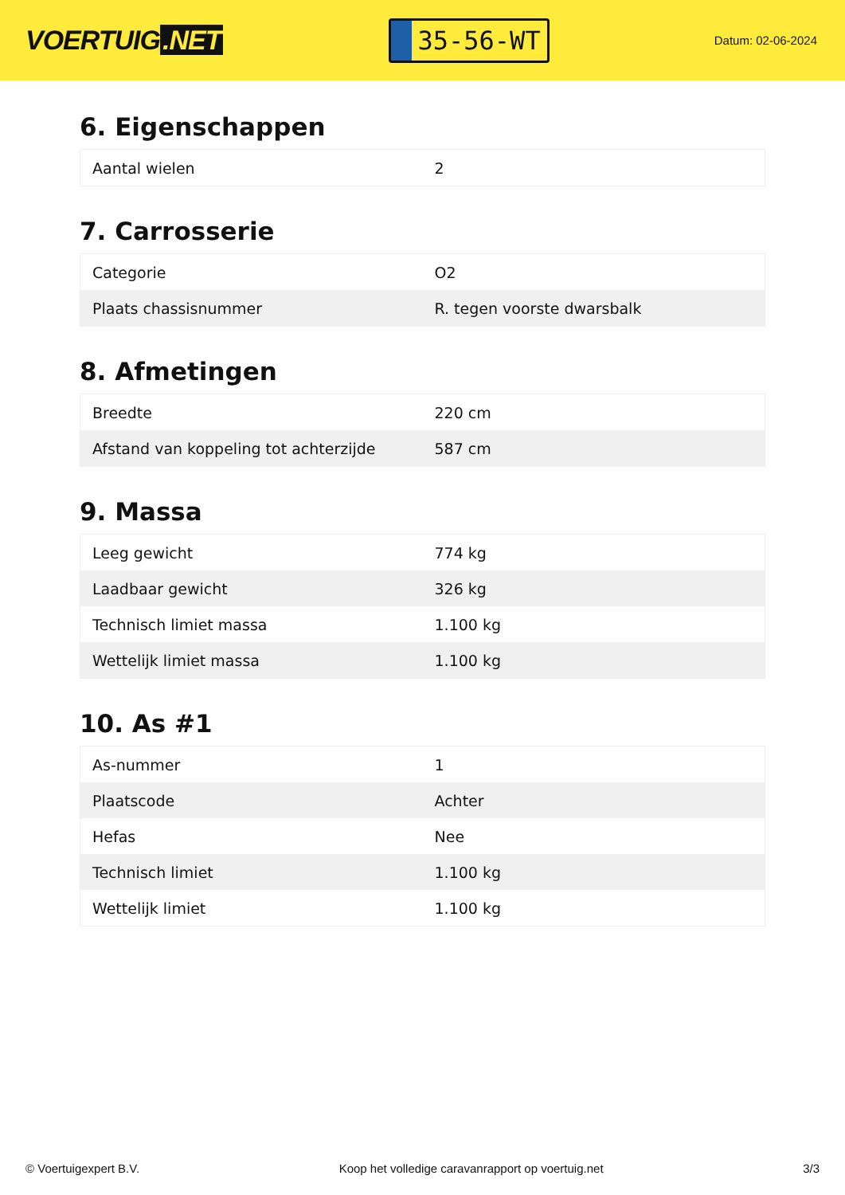VOERTUIG.NET
35-56-WT
Datum: 02-06-2024
6. Eigenschappen
| Aantal wielen | 2 |
7. Carrosserie
| Categorie | O2 |
| Plaats chassisnummer | R. tegen voorste dwarsbalk |
8. Afmetingen
| Breedte | 220 cm |
| Afstand van koppeling tot achterzijde | 587 cm |
9. Massa
| Leeg gewicht | 774 kg |
| Laadbaar gewicht | 326 kg |
| Technisch limiet massa | 1.100 kg |
| Wettelijk limiet massa | 1.100 kg |
10. As #1
| As-nummer | 1 |
| Plaatscode | Achter |
| Hefas | Nee |
| Technisch limiet | 1.100 kg |
| Wettelijk limiet | 1.100 kg |
© Voertuigexpert B.V. Koop het volledige caravanrapport op voertuig.net 3/3